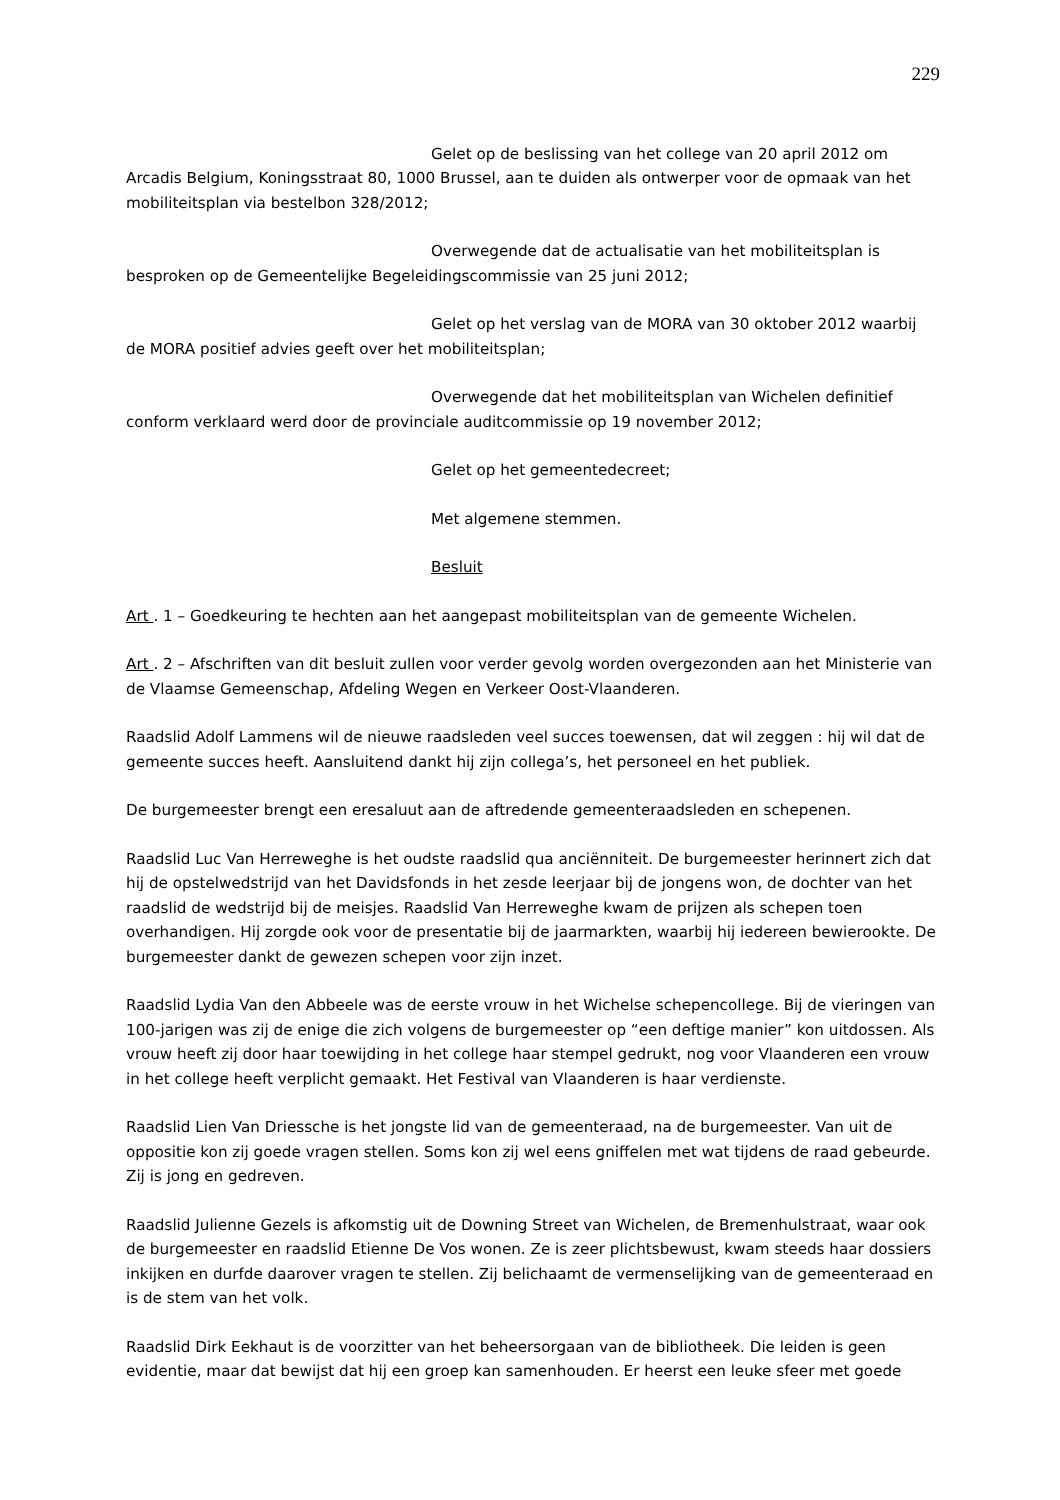229
Gelet op de beslissing van het college van 20 april 2012 om Arcadis Belgium, Koningsstraat 80, 1000 Brussel, aan te duiden als ontwerper voor de opmaak van het mobiliteitsplan via bestelbon 328/2012;
Overwegende dat de actualisatie van het mobiliteitsplan is besproken op de Gemeentelijke Begeleidingscommissie van 25 juni 2012;
Gelet op het verslag van de MORA van 30 oktober 2012 waarbij de MORA positief advies geeft over het mobiliteitsplan;
Overwegende dat het mobiliteitsplan van Wichelen definitief conform verklaard werd door de provinciale auditcommissie op 19 november 2012;
Gelet op het gemeentedecreet;
Met algemene stemmen.
Besluit
Art . 1 – Goedkeuring te hechten aan het aangepast mobiliteitsplan van de gemeente Wichelen.
Art . 2 – Afschriften van dit besluit zullen voor verder gevolg worden overgezonden aan het Ministerie van de Vlaamse Gemeenschap, Afdeling Wegen en Verkeer Oost-Vlaanderen.
Raadslid Adolf Lammens wil de nieuwe raadsleden veel succes toewensen, dat wil zeggen : hij wil dat de gemeente succes heeft. Aansluitend dankt hij zijn collega’s, het personeel en het publiek.
De burgemeester brengt een eresaluut aan de aftredende gemeenteraadsleden en schepenen.
Raadslid Luc Van Herreweghe is het oudste raadslid qua anciënniteit. De burgemeester herinnert zich dat hij de opstelwedstrijd van het Davidsfonds in het zesde leerjaar bij de jongens won, de dochter van het raadslid de wedstrijd bij de meisjes. Raadslid Van Herreweghe kwam de prijzen als schepen toen overhandigen. Hij zorgde ook voor de presentatie bij de jaarmarkten, waarbij hij iedereen bewierookte. De burgemeester dankt de gewezen schepen voor zijn inzet.
Raadslid Lydia Van den Abbeele was de eerste vrouw in het Wichelse schepencollege. Bij de vieringen van 100-jarigen was zij de enige die zich volgens de burgemeester op “een deftige manier” kon uitdossen. Als vrouw heeft zij door haar toewijding in het college haar stempel gedrukt, nog voor Vlaanderen een vrouw in het college heeft verplicht gemaakt. Het Festival van Vlaanderen is haar verdienste.
Raadslid Lien Van Driessche is het jongste lid van de gemeenteraad, na de burgemeester. Van uit de oppositie kon zij goede vragen stellen. Soms kon zij wel eens gniffelen met wat tijdens de raad gebeurde. Zij is jong en gedreven.
Raadslid Julienne Gezels is afkomstig uit de Downing Street van Wichelen, de Bremenhulstraat, waar ook de burgemeester en raadslid Etienne De Vos wonen. Ze is zeer plichtsbewust, kwam steeds haar dossiers inkijken en durfde daarover vragen te stellen. Zij belichaamt de vermenselijking van de gemeenteraad en is de stem van het volk.
Raadslid Dirk Eekhaut is de voorzitter van het beheersorgaan van de bibliotheek. Die leiden is geen evidentie, maar dat bewijst dat hij een groep kan samenhouden. Er heerst een leuke sfeer met goede